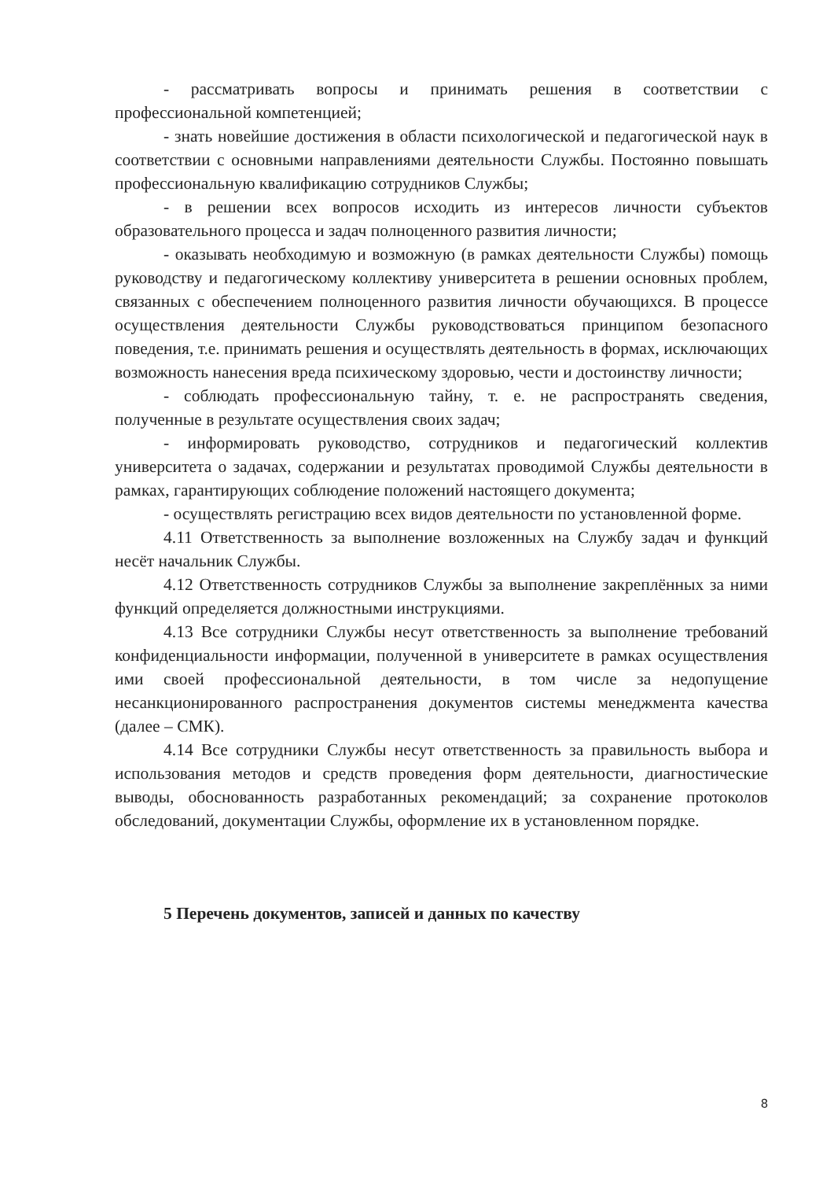- рассматривать вопросы и принимать решения в соответствии с профессиональной компетенцией;
- знать новейшие достижения в области психологической и педагогической наук в соответствии с основными направлениями деятельности Службы. Постоянно повышать профессиональную квалификацию сотрудников Службы;
- в решении всех вопросов исходить из интересов личности субъектов образовательного процесса и задач полноценного развития личности;
- оказывать необходимую и возможную (в рамках деятельности Службы) помощь руководству и педагогическому коллективу университета в решении основных проблем, связанных с обеспечением полноценного развития личности обучающихся. В процессе осуществления деятельности Службы руководствоваться принципом безопасного поведения, т.е. принимать решения и осуществлять деятельность в формах, исключающих возможность нанесения вреда психическому здоровью, чести и достоинству личности;
- соблюдать профессиональную тайну, т. е. не распространять сведения, полученные в результате осуществления своих задач;
- информировать руководство, сотрудников и педагогический коллектив университета о задачах, содержании и результатах проводимой Службы деятельности в рамках, гарантирующих соблюдение положений настоящего документа;
- осуществлять регистрацию всех видов деятельности по установленной форме.
4.11 Ответственность за выполнение возложенных на Службу задач и функций несёт начальник Службы.
4.12 Ответственность сотрудников Службы за выполнение закреплённых за ними функций определяется должностными инструкциями.
4.13 Все сотрудники Службы несут ответственность за выполнение требований конфиденциальности информации, полученной в университете в рамках осуществления ими своей профессиональной деятельности, в том числе за недопущение несанкционированного распространения документов системы менеджмента качества (далее – СМК).
4.14 Все сотрудники Службы несут ответственность за правильность выбора и использования методов и средств проведения форм деятельности, диагностические выводы, обоснованность разработанных рекомендаций; за сохранение протоколов обследований, документации Службы, оформление их в установленном порядке.
5 Перечень документов, записей и данных по качеству
8